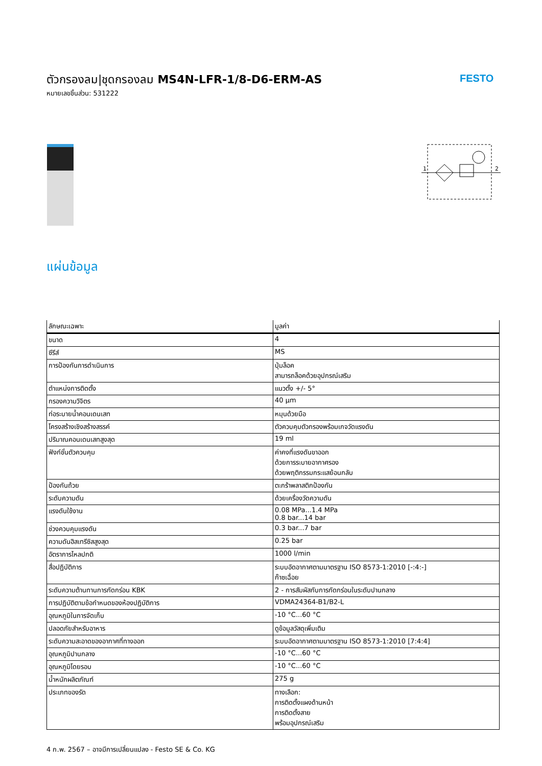ตัวกรองลม|ชุดกรองลม MS4N-LFR-1/8-D6-ERM-AS
หมายเลขชิ้นส่วน: 531222
FESTO
1
2
แผ่นข้อมูล
| ลักษณะเฉพาะ | มูลค่า |
| --- | --- |
| ขนาด | 4 |
| ซีรีส์ | MS |
| การป้องกันการดำเนินการ | ปุ่มล็อค สามารถล็อคด้วยอุปกรณ์เสริม |
| ตำแหน่งการติดตั้ง | แนวตั้ง +/- 5° |
| กรองความวิจิตร | 40 µm |
| ท่อระบายน้ำคอนเดนเสท | หมุนด้วยมือ |
| โครงสร้างเชิงสร้างสรรค์ | ตัวควบคุมตัวกรองพร้อมเกจวัดแรงดัน |
| ปริมาณคอนเดนเสทสูงสุด | 19 ml |
| ฟังก์ชั่นตัวควบคุม | ค่าคงที่แรงดันขาออก ด้วยการระบายอากาศรอง ด้วยพฤติกรรมกระแสย้อนกลับ |
| ป้องกันถ้วย | ตะกร้าพลาสติกป้องกัน |
| ระดับความดัน | ด้วยเครื่องวัดความดัน |
| แรงดันใช้งาน | 0.08 MPa...1.4 MPa 0.8 bar...14 bar |
| ช่วงควบคุมแรงดัน | 0.3 bar...7 bar |
| ความดันฮิสเทรีซิสสูงสุด | 0.25 bar |
| อัตราการไหลปกติ | 1000 l/min |
| สื่อปฏิบัติการ | ระบบอัดอากาศตามมาตรฐาน ISO 8573-1:2010 [-:4:-] ก๊าซเฉื่อย |
| ระดับความต้านทานการกัดกร่อน KBK | 2 - การสัมผัสกับการกัดกร่อนในระดับปานกลาง |
| การปฏิบัติตามข้อกำหนดของห้องปฏิบัติการ | VDMA24364-B1/B2-L |
| อุณหภูมิในการจัดเก็บ | -10 °C...60 °C |
| ปลอดภัยสำหรับอาหาร | ดูข้อมูลวัสดุเพิ่มเติม |
| ระดับความสะอาดของอากาศที่ทางออก | ระบบอัดอากาศตามมาตรฐาน ISO 8573-1:2010 [7:4:4] |
| อุณหภูมิปานกลาง | -10 °C...60 °C |
| อุณหภูมิโดยรอบ | -10 °C...60 °C |
| น้ำหนักผลิตภัณฑ์ | 275 g |
| ประเภทของรัด | ทางเลือก: การติดตั้งแผงด้านหน้า การติดตั้งสาย พร้อมอุปกรณ์เสริม |
4 ก.พ. 2567 – อาจมีการเปลี่ยนแปลง - Festo SE & Co. KG